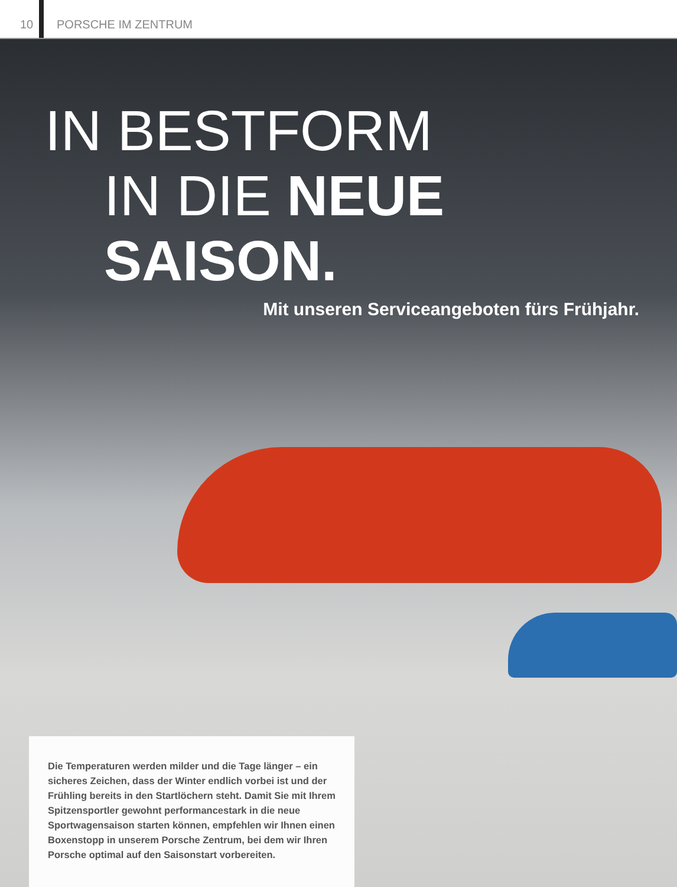10 PORSCHE IM ZENTRUM
IN BESTFORM
IN DIE NEUE SAISON.
Mit unseren Serviceangeboten fürs Frühjahr.
Die Temperaturen werden milder und die Tage länger – ein sicheres Zeichen, dass der Winter endlich vorbei ist und der Frühling bereits in den Startlöchern steht. Damit Sie mit Ihrem Spitzensportler gewohnt performancestark in die neue Sportwagensaison starten können, empfehlen wir Ihnen einen Boxenstopp in unserem Porsche Zentrum, bei dem wir Ihren Porsche optimal auf den Saisonstart vorbereiten.